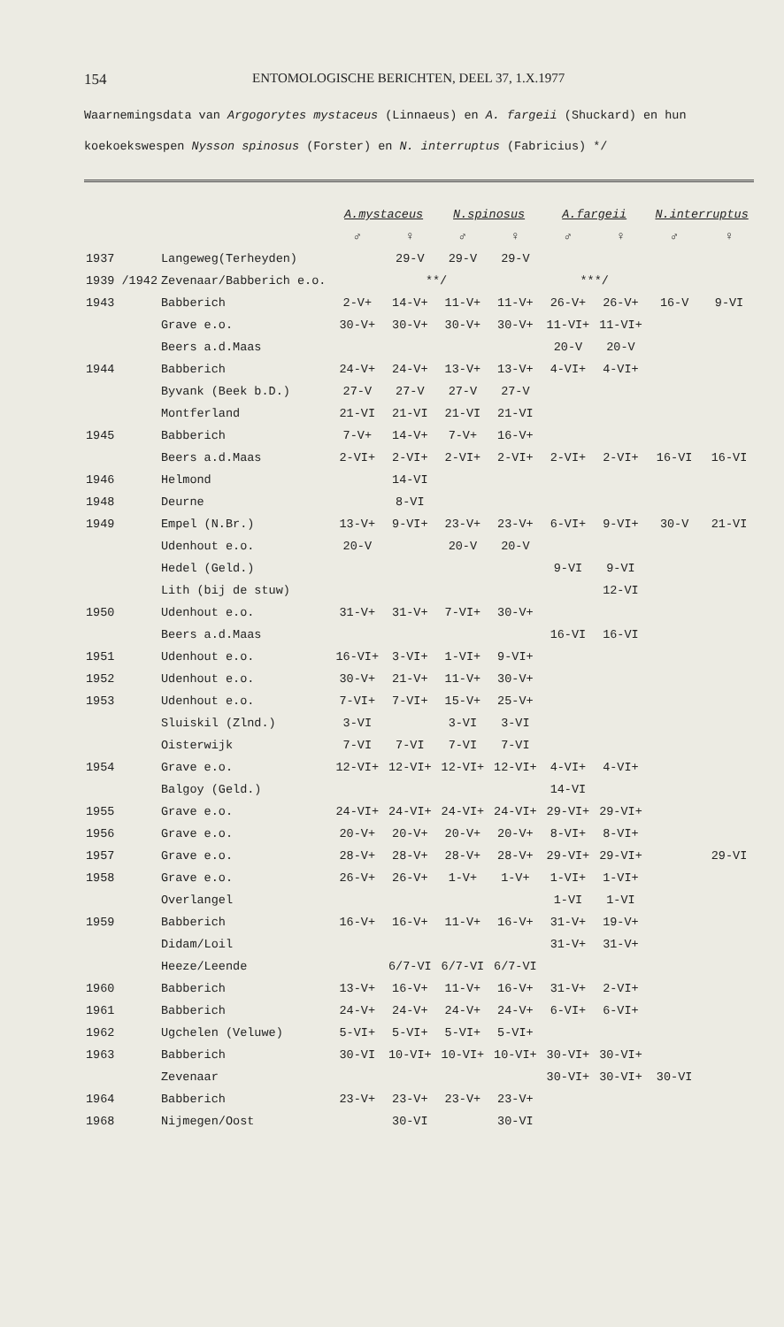154 ENTOMOLOGISCHE BERICHTEN, DEEL 37, 1.X.1977
Waarnemingsdata van Argogorytes mystaceus (Linnaeus) en A. fargeii (Shuckard) en hun
koekoekswespen Nysson spinosus (Forster) en N. interruptus (Fabricius) *​/
| | | A.mystaceus | | N.spinosus | | A.fargeii | | N.interruptus | |
| --- | --- | --- | --- | --- | --- | --- | --- | --- | --- |
| | | ♂ | ♀ | ♂ | ♀ | ♂ | ♀ | ♂ | ♀ |
| 1937 | Langeweg(Terheyden) | | 29-V | 29-V | 29-V | | | | |
| 1939 /1942 | Zevenaar/Babberich e.o. | **/ | | | | ***/ | | | |
| 1943 | Babberich | 2-V+ | 14-V+ | 11-V+ | 11-V+ | 26-V+ | 26-V+ | 16-V | 9-VI |
| | Grave e.o. | 30-V+ | 30-V+ | 30-V+ | 30-V+ | 11-VI+ | 11-VI+ | | |
| | Beers a.d.Maas | | | | | 20-V | 20-V | | |
| 1944 | Babberich | 24-V+ | 24-V+ | 13-V+ | 13-V+ | 4-VI+ | 4-VI+ | | |
| | Byvank (Beek b.D.) | 27-V | 27-V | 27-V | 27-V | | | | |
| | Montferland | 21-VI | 21-VI | 21-VI | 21-VI | | | | |
| 1945 | Babberich | 7-V+ | 14-V+ | 7-V+ | 16-V+ | | | | |
| | Beers a.d.Maas | 2-VI+ | 2-VI+ | 2-VI+ | 2-VI+ | 2-VI+ | 2-VI+ | 16-VI | 16-VI |
| 1946 | Helmond | | 14-VI | | | | | | |
| 1948 | Deurne | | 8-VI | | | | | | |
| 1949 | Empel (N.Br.) | 13-V+ | 9-VI+ | 23-V+ | 23-V+ | 6-VI+ | 9-VI+ | 30-V | 21-VI |
| | Udenhout e.o. | 20-V | | 20-V | 20-V | | | | |
| | Hedel (Geld.) | | | | | 9-VI | 9-VI | | |
| | Lith (bij de stuw) | | | | | | 12-VI | | |
| 1950 | Udenhout e.o. | 31-V+ | 31-V+ | 7-VI+ | 30-V+ | | | | |
| | Beers a.d.Maas | | | | | 16-VI | 16-VI | | |
| 1951 | Udenhout e.o. | 16-VI+ | 3-VI+ | 1-VI+ | 9-VI+ | | | | |
| 1952 | Udenhout e.o. | 30-V+ | 21-V+ | 11-V+ | 30-V+ | | | | |
| 1953 | Udenhout e.o. | 7-VI+ | 7-VI+ | 15-V+ | 25-V+ | | | | |
| | Sluiskil (Zlnd.) | 3-VI | | 3-VI | 3-VI | | | | |
| | Oisterwijk | 7-VI | 7-VI | 7-VI | 7-VI | | | | |
| 1954 | Grave e.o. | 12-VI+ | 12-VI+ | 12-VI+ | 12-VI+ | 4-VI+ | 4-VI+ | | |
| | Balgoy (Geld.) | | | | | 14-VI | | | |
| 1955 | Grave e.o. | 24-VI+ | 24-VI+ | 24-VI+ | 24-VI+ | 29-VI+ | 29-VI+ | | |
| 1956 | Grave e.o. | 20-V+ | 20-V+ | 20-V+ | 20-V+ | 8-VI+ | 8-VI+ | | |
| 1957 | Grave e.o. | 28-V+ | 28-V+ | 28-V+ | 28-V+ | 29-VI+ | 29-VI+ | | 29-VI |
| 1958 | Grave e.o. | 26-V+ | 26-V+ | 1-V+ | 1-V+ | 1-VI+ | 1-VI+ | | |
| | Overlangel | | | | | 1-VI | 1-VI | | |
| 1959 | Babberich | 16-V+ | 16-V+ | 11-V+ | 16-V+ | 31-V+ | 19-V+ | | |
| | Didam/Loil | | | | | 31-V+ | 31-V+ | | |
| | Heeze/Leende | | 6/7-VI | 6/7-VI | 6/7-VI | | | | |
| 1960 | Babberich | 13-V+ | 16-V+ | 11-V+ | 16-V+ | 31-V+ | 2-VI+ | | |
| 1961 | Babberich | 24-V+ | 24-V+ | 24-V+ | 24-V+ | 6-VI+ | 6-VI+ | | |
| 1962 | Ugchelen (Veluwe) | 5-VI+ | 5-VI+ | 5-VI+ | 5-VI+ | | | | |
| 1963 | Babberich | 30-VI | 10-VI+ | 10-VI+ | 10-VI+ | 30-VI+ | 30-VI+ | | |
| | Zevenaar | | | | | 30-VI+ | 30-VI+ | 30-VI | |
| 1964 | Babberich | 23-V+ | 23-V+ | 23-V+ | 23-V+ | | | | |
| 1968 | Nijmegen/Oost | | 30-VI | | 30-VI | | | | |